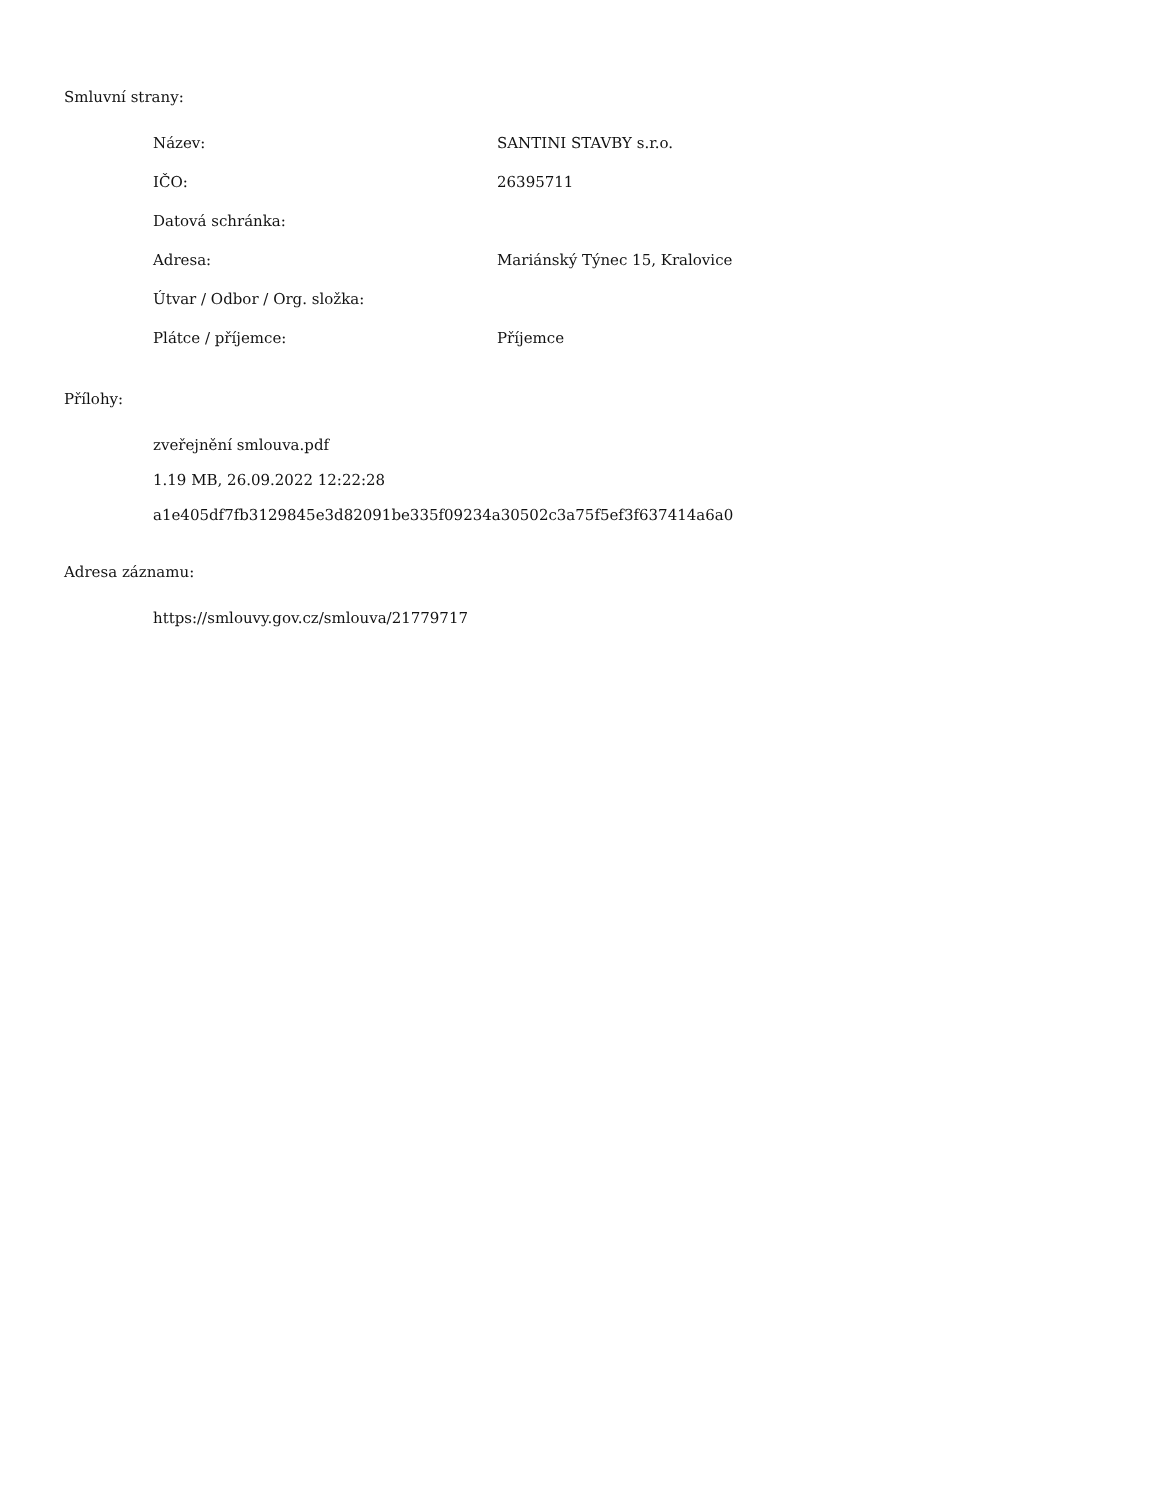Smluvní strany:
| Název: | SANTINI STAVBY s.r.o. |
| IČO: | 26395711 |
| Datová schránka: | |
| Adresa: | Mariánský Týnec 15, Kralovice |
| Útvar / Odbor / Org. složka: | |
| Plátce / příjemce: | Příjemce |
Přílohy:
zveřejnění smlouva.pdf
1.19 MB, 26.09.2022 12:22:28
a1e405df7fb3129845e3d82091be335f09234a30502c3a75f5ef3f637414a6a0
Adresa záznamu:
https://smlouvy.gov.cz/smlouva/21779717